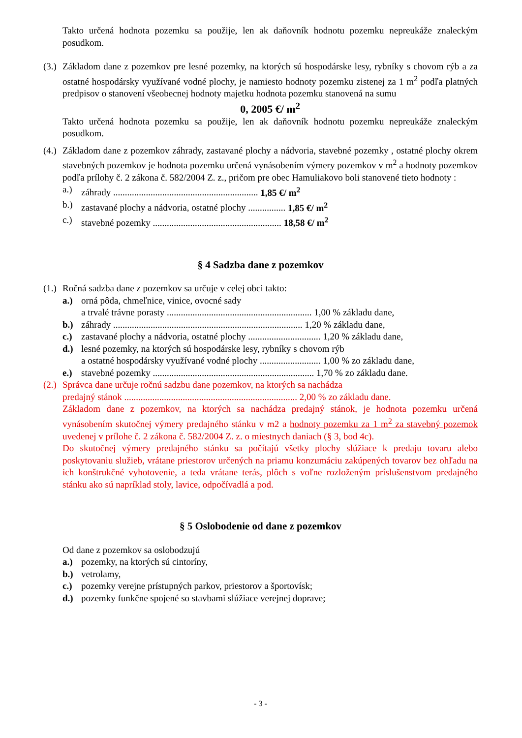Takto určená hodnota pozemku sa použije, len ak daňovník hodnotu pozemku nepreukáže znaleckým posudkom.
(3.) Základom dane z pozemkov pre lesné pozemky, na ktorých sú hospodárske lesy, rybníky s chovom rýb a za ostatné hospodársky využívané vodné plochy, je namiesto hodnoty pozemku zistenej za 1 m<sup>2</sup> podľa platných predpisov o stanovení všeobecnej hodnoty majetku hodnota pozemku stanovená na sumu
0, 2005 €/ m<sup>2</sup>
Takto určená hodnota pozemku sa použije, len ak daňovník hodnotu pozemku nepreukáže znaleckým posudkom.
(4.) Základom dane z pozemkov záhrady, zastavané plochy a nádvoria, stavebné pozemky , ostatné plochy okrem stavebných pozemkov je hodnota pozemku určená vynásobením výmery pozemkov v m<sup>2</sup> a hodnoty pozemkov podľa prílohy č. 2 zákona č. 582/2004 Z. z., pričom pre obec Hamuliakovo boli stanovené tieto hodnoty :
a.) záhrady .............................................................. 1,85 €/ m<sup>2</sup>
b.) zastavané plochy a nádvoria, ostatné plochy ................ 1,85 €/ m<sup>2</sup>
c.) stavebné pozemky ....................................................... 18,58 €/ m<sup>2</sup>
§ 4 Sadzba dane z pozemkov
(1.) Ročná sadzba dane z pozemkov sa určuje v celej obci takto:
a.) orná pôda, chmeľnice, vinice, ovocné sady
a trvalé trávne porasty .............................................................. 1,00 % základu dane,
b.) záhrady ................................................................................. 1,20 % základu dane,
c.) zastavané plochy a nádvoria, ostatné plochy ............................... 1,20 % základu dane,
d.) lesné pozemky, na ktorých sú hospodárske lesy, rybníky s chovom rýb
a ostatné hospodársky využívané vodné plochy .......................... 1,00 % zo základu dane,
e.) stavebné pozemky ..................................................................... 1,70 % zo základu dane.
(2.) Správca dane určuje ročnú sadzbu dane pozemkov, na ktorých sa nachádza
predajný stánok .......................................................................... 2,00 % zo základu dane.
Základom dane z pozemkov, na ktorých sa nachádza predajný stánok, je hodnota pozemku určená vynásobením skutočnej výmery predajného stánku v m2 a hodnoty pozemku za 1 m<sup>2</sup> za stavebný pozemok uvedenej v prílohe č. 2 zákona č. 582/2004 Z. z. o miestnych daniach (§ 3, bod 4c).
Do skutočnej výmery predajného stánku sa počítajú všetky plochy slúžiace k predaju tovaru alebo poskytovaniu služieb, vrátane priestorov určených na priamu konzumáciu zakúpených tovarov bez ohľadu na ich konštrukčné vyhotovenie, a teda vrátane terás, plôch s voľne rozloženým príslušenstvom predajného stánku ako sú napríklad stoly, lavice, odpočívadlá a pod.
§ 5 Oslobodenie od dane z pozemkov
Od dane z pozemkov sa oslobodzujú
a.) pozemky, na ktorých sú cintoríny,
b.) vetrolamy,
c.) pozemky verejne prístupných parkov, priestorov a športovísk;
d.) pozemky funkčne spojené so stavbami slúžiace verejnej doprave;
- 3 -